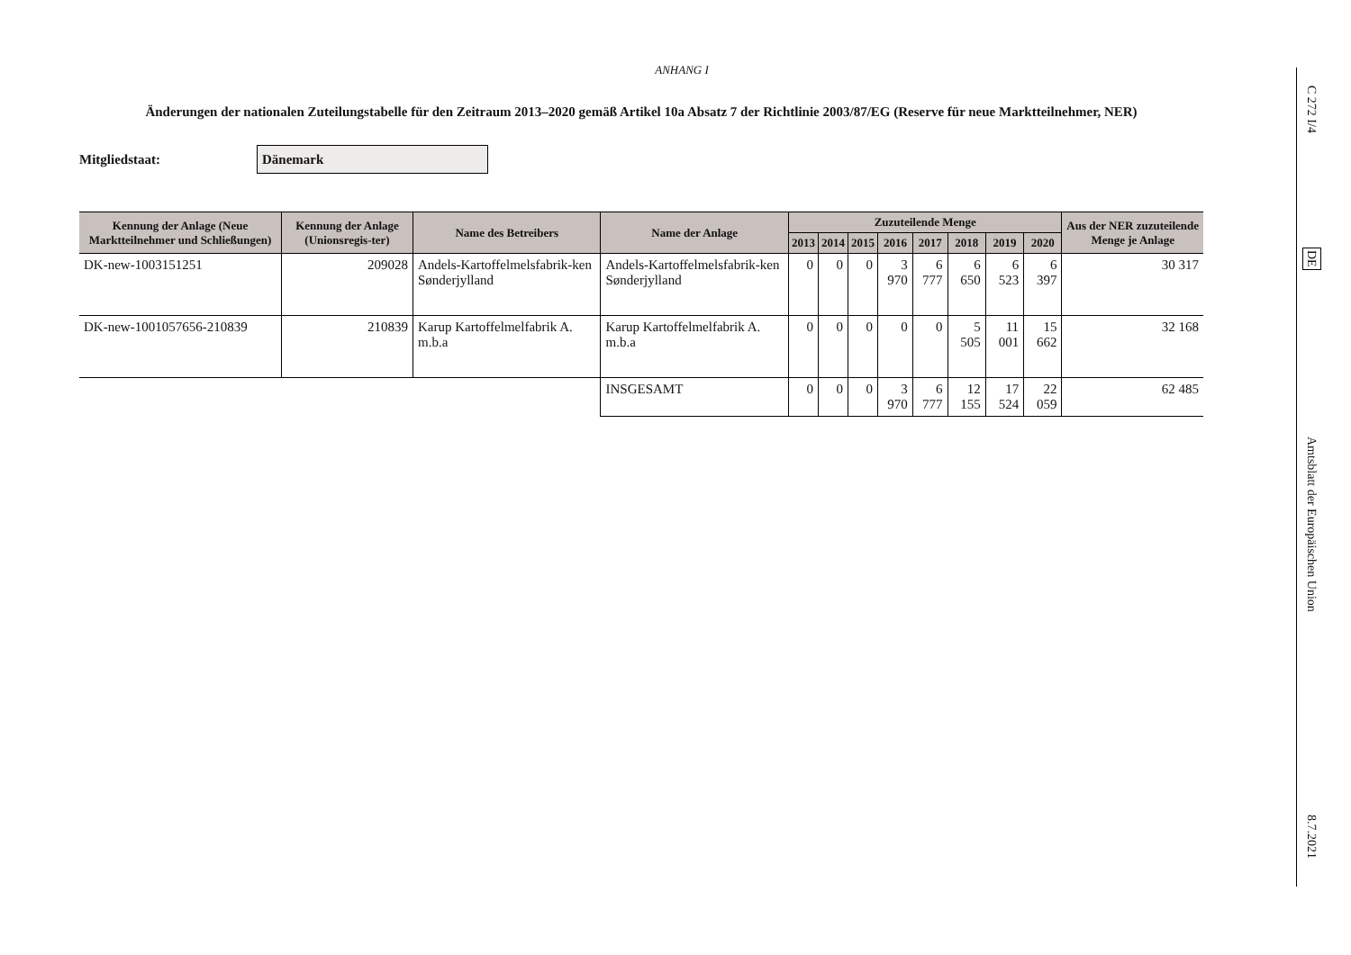ANHANG I
Änderungen der nationalen Zuteilungstabelle für den Zeitraum 2013–2020 gemäß Artikel 10a Absatz 7 der Richtlinie 2003/87/EG (Reserve für neue Marktteilnehmer, NER)
Mitgliedstaat:
Dänemark
| Kennung der Anlage (Neue Marktteilnehmer und Schließungen) | Kennung der Anlage (Unionsregis-ter) | Name des Betreibers | Name der Anlage | Zuzuteilende Menge | | | | | | | | Aus der NER zuzuteilende Menge je Anlage |
| --- | --- | --- | --- | --- | --- | --- | --- | --- | --- | --- | --- | --- |
| | | | | 2013 | 2014 | 2015 | 2016 | 2017 | 2018 | 2019 | 2020 | |
| DK-new-1003151251 | 209028 | Andels-Kartoffelmelsfabrik-ken Sønderjylland | Andels-Kartoffelmelsfabrik-ken Sønderjylland | 0 | 0 | 0 | 3 970 | 6 777 | 6 650 | 6 523 | 6 397 | 30 317 |
| DK-new-1001057656-210839 | 210839 | Karup Kartoffelmelfabrik A. m.b.a | Karup Kartoffelmelfabrik A. m.b.a | 0 | 0 | 0 | 0 | 0 | 5 505 | 11 001 | 15 662 | 32 168 |
| | | | INSGESAMT | 0 | 0 | 0 | 3 970 | 6 777 | 12 155 | 17 524 | 22 059 | 62 485 |
C 272 I/4
DE
Amtsblatt der Europäischen Union
8.7.2021